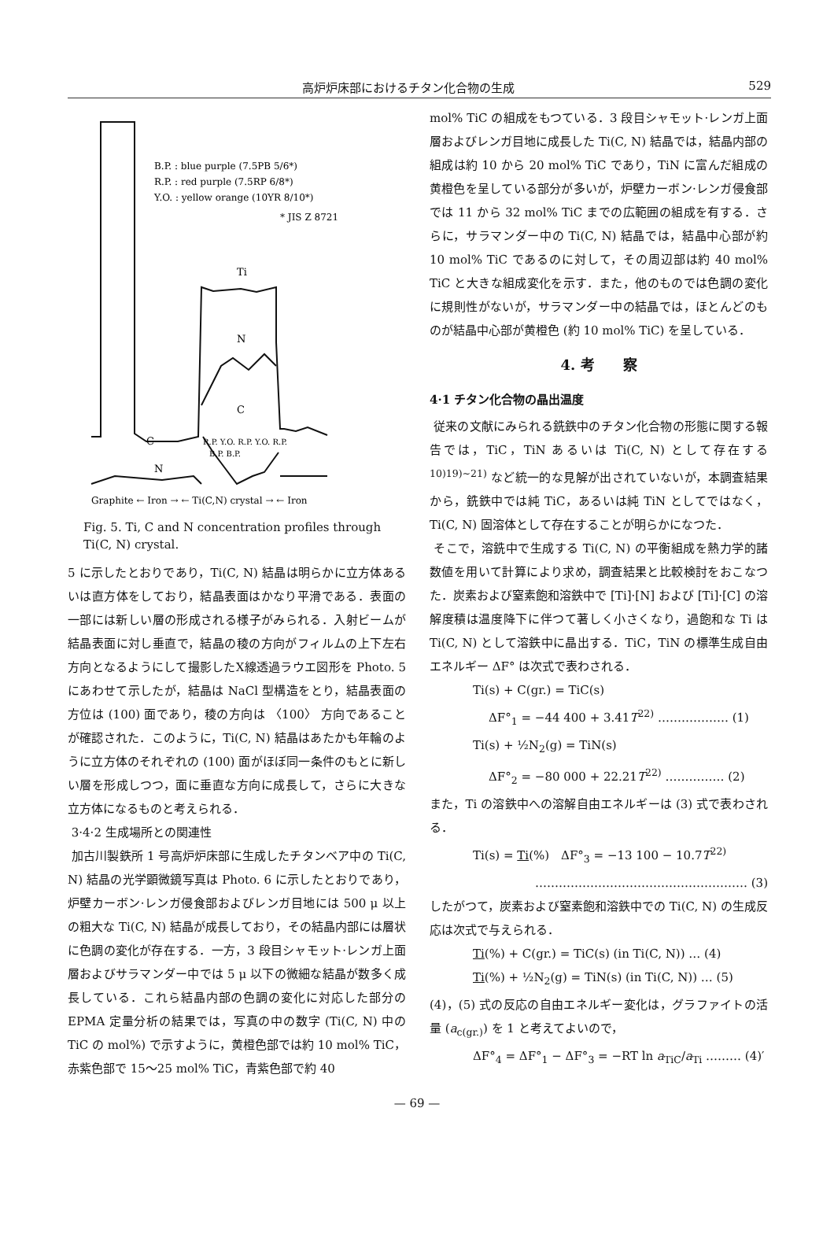高炉炉床部におけるチタン化合物の生成 529
B.P. : blue purple (7.5PB 5/6*)
R.P. : red purple (7.5RP 6/8*)
Y.O. : yellow orange (10YR 8/10*)
* JIS Z 8721
Ti
N
C
C
N
R.P. Y.O. R.P. Y.O. R.P.
B.P. B.P.
Graphite ← Iron → ← Ti(C,N) crystal → ← Iron
Fig. 5. Ti, C and N concentration profiles through Ti(C, N) crystal.
5 に示したとおりであり，Ti(C, N) 結晶は明らかに立方体あるいは直方体をしており，結晶表面はかなり平滑である．表面の一部には新しい層の形成される様子がみられる．入射ビームが結晶表面に対し垂直で，結晶の稜の方向がフィルムの上下左右方向となるようにして撮影したX線透過ラウエ図形を Photo. 5 にあわせて示したが，結晶は NaCl 型構造をとり，結晶表面の方位は (100) 面であり，稜の方向は 〈100〉 方向であることが確認された．このように，Ti(C, N) 結晶はあたかも年輪のように立方体のそれぞれの (100) 面がほぼ同一条件のもとに新しい層を形成しつつ，面に垂直な方向に成長して，さらに大きな立方体になるものと考えられる．
3·4·2 生成場所との関連性
加古川製鉄所 1 号高炉炉床部に生成したチタンベア中の Ti(C, N) 結晶の光学顕微鏡写真は Photo. 6 に示したとおりであり，炉壁カーボン·レンガ侵食部およびレンガ目地には 500 μ 以上の粗大な Ti(C, N) 結晶が成長しており，その結晶内部には層状に色調の変化が存在する．一方，3 段目シャモット·レンガ上面層およびサラマンダー中では 5 μ 以下の微細な結晶が数多く成長している．これら結晶内部の色調の変化に対応した部分の EPMA 定量分析の結果では，写真の中の数字 (Ti(C, N) 中の TiC の mol%) で示すように，黄橙色部では約 10 mol% TiC，赤紫色部で 15〜25 mol% TiC，青紫色部で約 40
mol% TiC の組成をもつている．3 段目シャモット·レンガ上面層およびレンガ目地に成長した Ti(C, N) 結晶では，結晶内部の組成は約 10 から 20 mol% TiC であり，TiN に富んだ組成の黄橙色を呈している部分が多いが，炉壁カーボン·レンガ侵食部では 11 から 32 mol% TiC までの広範囲の組成を有する．さらに，サラマンダー中の Ti(C, N) 結晶では，結晶中心部が約 10 mol% TiC であるのに対して，その周辺部は約 40 mol% TiC と大きな組成変化を示す．また，他のものでは色調の変化に規則性がないが，サラマンダー中の結晶では，ほとんどのものが結晶中心部が黄橙色 (約 10 mol% TiC) を呈している．
4. 考　　察
4·1 チタン化合物の晶出温度
従来の文献にみられる銑鉄中のチタン化合物の形態に関する報告では，TiC，TiN あるいは Ti(C, N) として存在する<sup>10)19)~21)</sup> など統一的な見解が出されていないが，本調査結果から，銑鉄中では純 TiC，あるいは純 TiN としてではなく，Ti(C, N) 固溶体として存在することが明らかになつた．
そこで，溶銑中で生成する Ti(C, N) の平衡組成を熱力学的諸数値を用いて計算により求め，調査結果と比較検討をおこなつた．炭素および窒素飽和溶鉄中で [Ti]·[N] および [Ti]·[C] の溶解度積は温度降下に伴つて著しく小さくなり，過飽和な Ti は Ti(C, N) として溶鉄中に晶出する．TiC，TiN の標準生成自由エネルギー ΔF° は次式で表わされる．
Ti(s) + C(gr.) = TiC(s)
ΔF°<sub>1</sub> = −44 400 + 3.41T<sup>22)</sup> ……………… (1)
Ti(s) + ½N<sub>2</sub>(g) = TiN(s)
ΔF°<sub>2</sub> = −80 000 + 22.21T<sup>22)</sup> …………… (2)
また，Ti の溶鉄中への溶解自由エネルギーは (3) 式で表わされる．
Ti(s) = Ti(%)　ΔF°<sub>3</sub> = −13 100 − 10.7T<sup>22)</sup>
……………………………………………… (3)
したがつて，炭素および窒素飽和溶鉄中での Ti(C, N) の生成反応は次式で与えられる．
Ti(%) + C(gr.) = TiC(s) (in Ti(C, N)) … (4)
Ti(%) + ½N<sub>2</sub>(g) = TiN(s) (in Ti(C, N)) … (5)
(4)，(5) 式の反応の自由エネルギー変化は，グラファイトの活量 (a<sub>c(gr.)</sub>) を 1 と考えてよいので，
ΔF°<sub>4</sub> = ΔF°<sub>1</sub> − ΔF°<sub>3</sub> = −RT ln a<sub>TiC</sub>/a<sub>Ti</sub> ……… (4)′
— 69 —